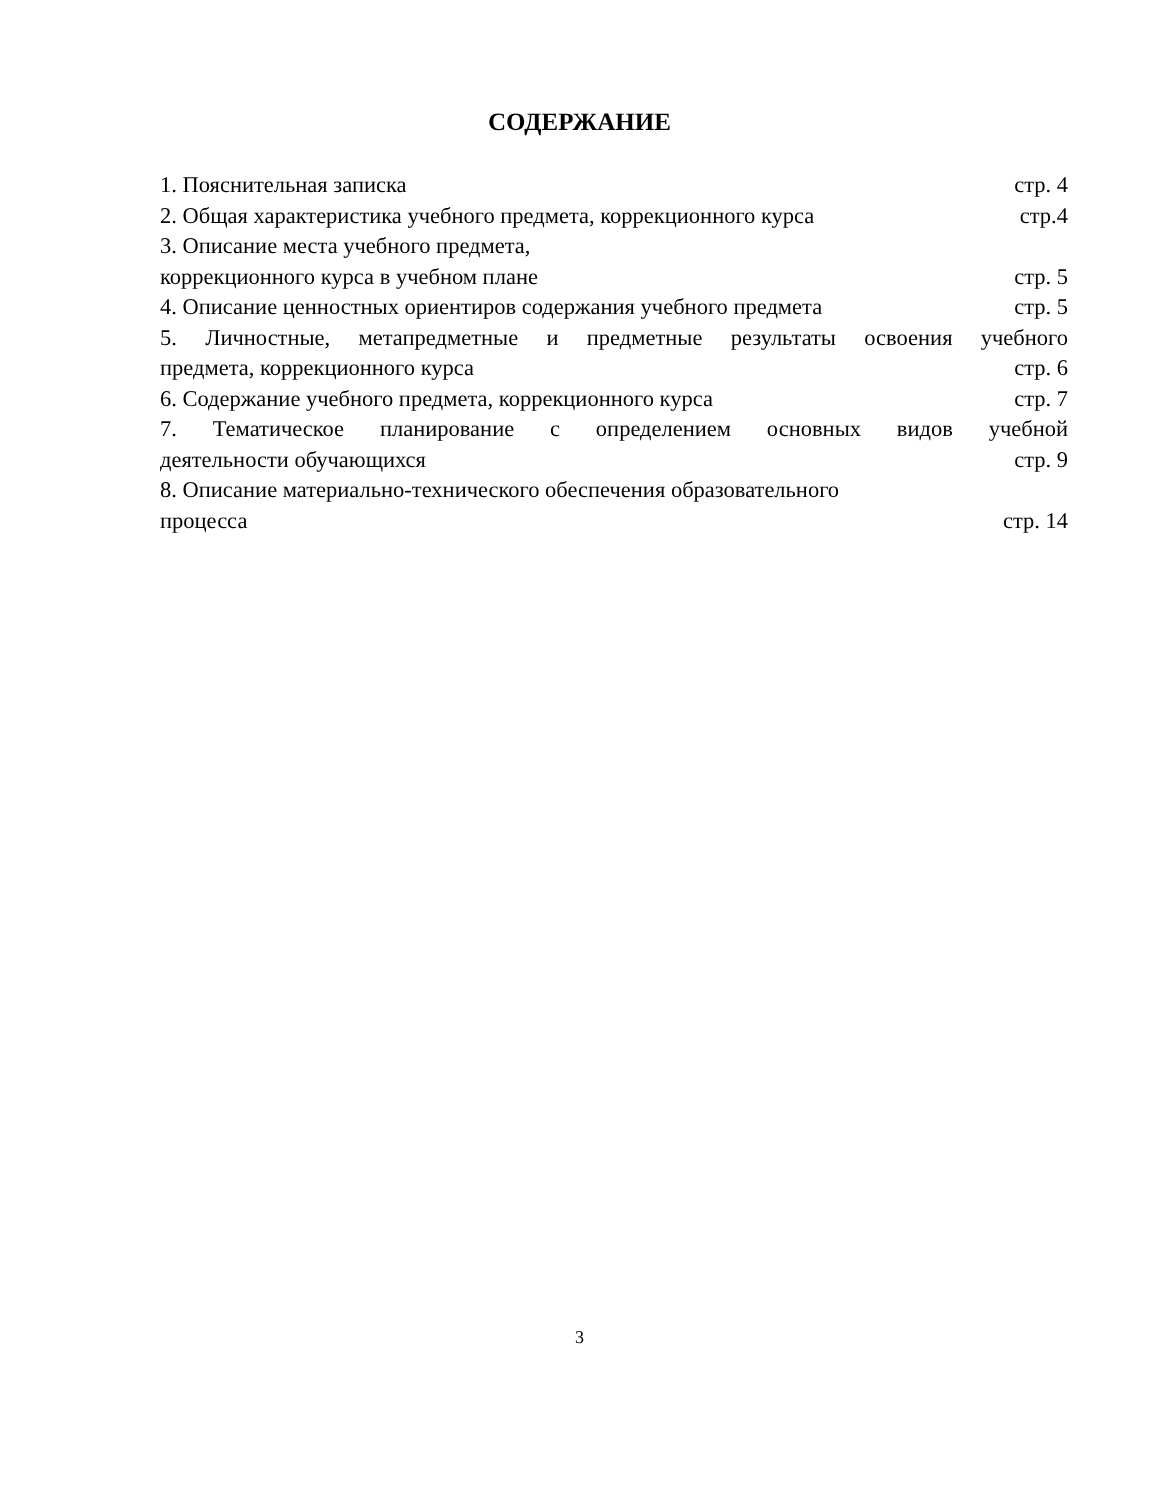СОДЕРЖАНИЕ
1. Пояснительная записка стр. 4
2. Общая характеристика учебного предмета, коррекционного курса стр.4
3. Описание места учебного предмета,
коррекционного курса в учебном плане стр. 5
4. Описание ценностных ориентиров содержания учебного предмета стр. 5
5. Личностные, метапредметные и предметные результаты освоения учебного
предмета, коррекционного курса стр. 6
6. Содержание учебного предмета, коррекционного курса стр. 7
7. Тематическое планирование с определением основных видов учебной
деятельности обучающихся стр. 9
8. Описание материально-технического обеспечения образовательного
процесса стр. 14
3